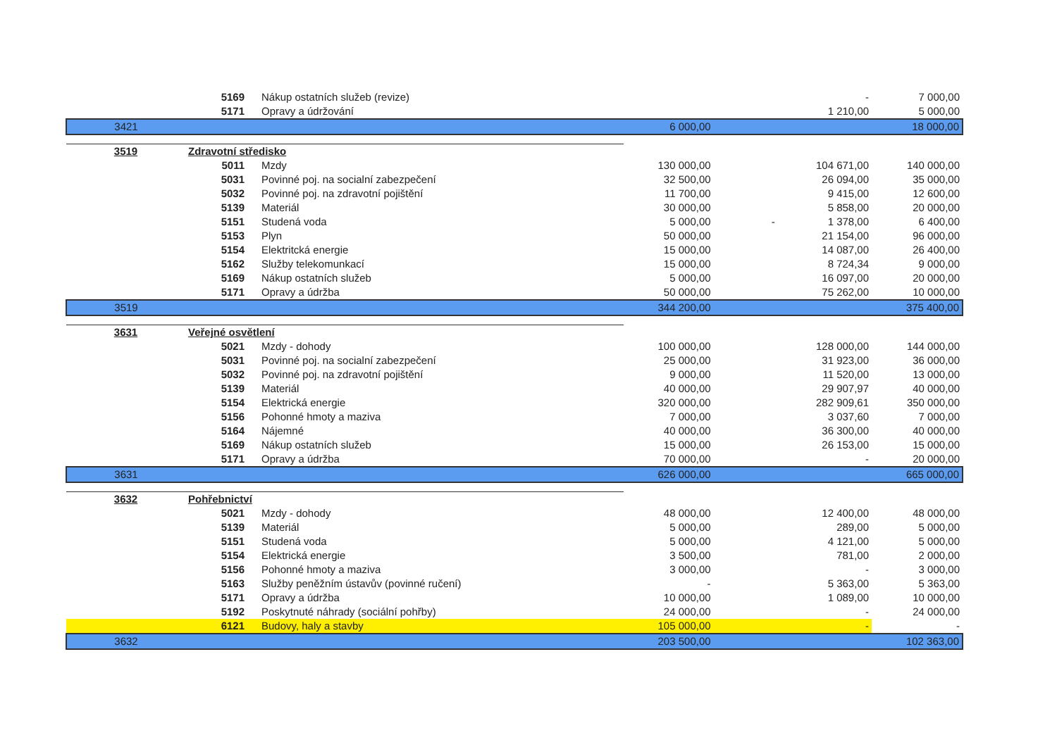| | 5169 | Nákup ostatních služeb (revize) | | - | 7 000,00 |
| | 5171 | Opravy a údržování | | 1 210,00 | 5 000,00 |
| 3421 | | | 6 000,00 | | 18 000,00 |
| 3519 | Zdravotní středisko | | | | |
| | 5011 | Mzdy | 130 000,00 | 104 671,00 | 140 000,00 |
| | 5031 | Povinné poj. na socialní zabezpečení | 32 500,00 | 26 094,00 | 35 000,00 |
| | 5032 | Povinné poj. na zdravotní pojištění | 11 700,00 | 9 415,00 | 12 600,00 |
| | 5139 | Materiál | 30 000,00 | 5 858,00 | 20 000,00 |
| | 5151 | Studená voda | 5 000,00 | - 1 378,00 | 6 400,00 |
| | 5153 | Plyn | 50 000,00 | 21 154,00 | 96 000,00 |
| | 5154 | Elektritcká energie | 15 000,00 | 14 087,00 | 26 400,00 |
| | 5162 | Služby telekomunkací | 15 000,00 | 8 724,34 | 9 000,00 |
| | 5169 | Nákup ostatních služeb | 5 000,00 | 16 097,00 | 20 000,00 |
| | 5171 | Opravy a údržba | 50 000,00 | 75 262,00 | 10 000,00 |
| 3519 | | | 344 200,00 | | 375 400,00 |
| 3631 | Veřejné osvětlení | | | | |
| | 5021 | Mzdy - dohody | 100 000,00 | 128 000,00 | 144 000,00 |
| | 5031 | Povinné poj. na socialní zabezpečení | 25 000,00 | 31 923,00 | 36 000,00 |
| | 5032 | Povinné poj. na zdravotní pojištění | 9 000,00 | 11 520,00 | 13 000,00 |
| | 5139 | Materiál | 40 000,00 | 29 907,97 | 40 000,00 |
| | 5154 | Elektrická energie | 320 000,00 | 282 909,61 | 350 000,00 |
| | 5156 | Pohonné hmoty a maziva | 7 000,00 | 3 037,60 | 7 000,00 |
| | 5164 | Nájemné | 40 000,00 | 36 300,00 | 40 000,00 |
| | 5169 | Nákup ostatních služeb | 15 000,00 | 26 153,00 | 15 000,00 |
| | 5171 | Opravy a údržba | 70 000,00 | - | 20 000,00 |
| 3631 | | | 626 000,00 | | 665 000,00 |
| 3632 | Pohřebnictví | | | | |
| | 5021 | Mzdy - dohody | 48 000,00 | 12 400,00 | 48 000,00 |
| | 5139 | Materiál | 5 000,00 | 289,00 | 5 000,00 |
| | 5151 | Studená voda | 5 000,00 | 4 121,00 | 5 000,00 |
| | 5154 | Elektrická energie | 3 500,00 | 781,00 | 2 000,00 |
| | 5156 | Pohonné hmoty a maziva | 3 000,00 | - | 3 000,00 |
| | 5163 | Služby peněžním ústavův (povinné ručení) | - | 5 363,00 | 5 363,00 |
| | 5171 | Opravy a údržba | 10 000,00 | 1 089,00 | 10 000,00 |
| | 5192 | Poskytnuté náhrady (sociální pohřby) | 24 000,00 | - | 24 000,00 |
| | 6121 | Budovy, haly a stavby | 105 000,00 | - | - |
| 3632 | | | 203 500,00 | | 102 363,00 |